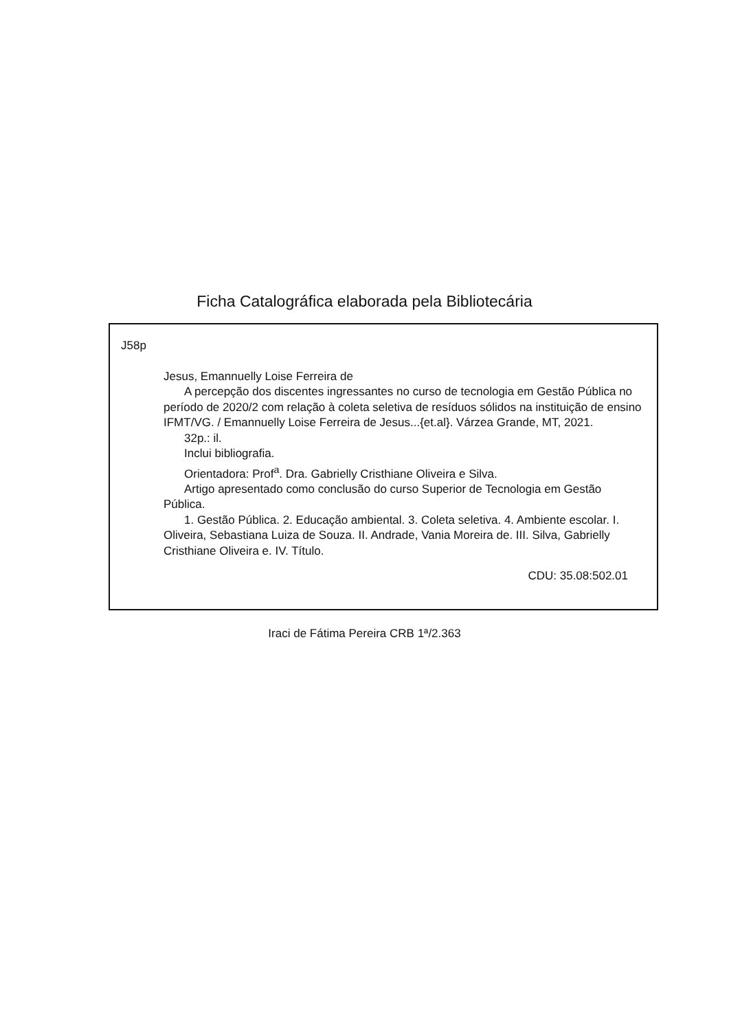Ficha Catalográfica elaborada pela Bibliotecária
J58p
Jesus, Emannuelly Loise Ferreira de
A percepção dos discentes ingressantes no curso de tecnologia em Gestão Pública no período de 2020/2 com relação à coleta seletiva de resíduos sólidos na instituição de ensino IFMT/VG. / Emannuelly Loise Ferreira de Jesus...{et.al}. Várzea Grande, MT, 2021.
32p.: il.
Inclui bibliografia.
Orientadora: Prof<sup>a</sup>. Dra. Gabrielly Cristhiane Oliveira e Silva.
Artigo apresentado como conclusão do curso Superior de Tecnologia em Gestão Pública.
1. Gestão Pública. 2. Educação ambiental. 3. Coleta seletiva. 4. Ambiente escolar. I. Oliveira, Sebastiana Luiza de Souza. II. Andrade, Vania Moreira de. III. Silva, Gabrielly Cristhiane Oliveira e. IV. Título.
CDU: 35.08:502.01
Iraci de Fátima Pereira CRB 1ª/2.363